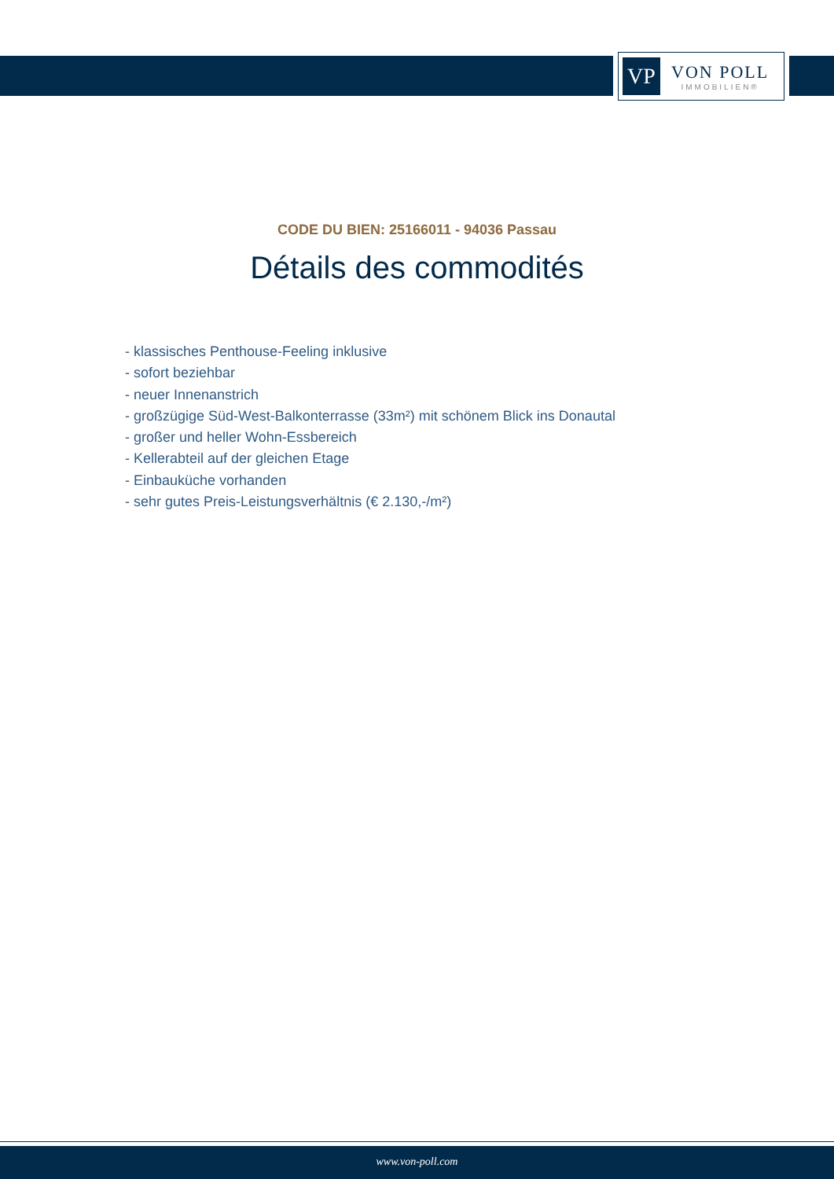VP
VON POLL
IMMOBILIEN®
CODE DU BIEN: 25166011 - 94036 Passau
Détails des commodités
- klassisches Penthouse-Feeling inklusive
- sofort beziehbar
- neuer Innenanstrich
- großzügige Süd-West-Balkonterrasse (33m²) mit schönem Blick ins Donautal
- großer und heller Wohn-Essbereich
- Kellerabteil auf der gleichen Etage
- Einbauküche vorhanden
- sehr gutes Preis-Leistungsverhältnis (€ 2.130,-/m²)
www.von-poll.com